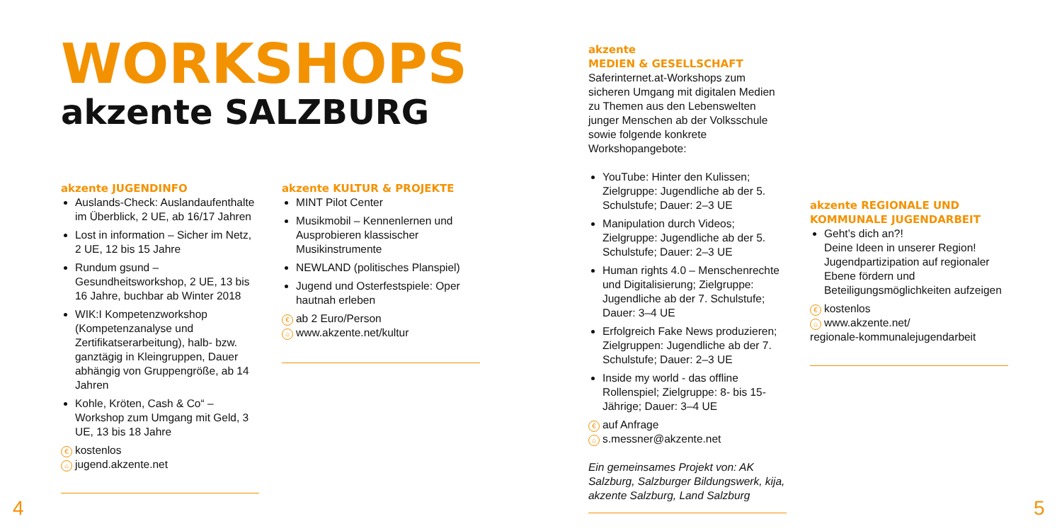WORKSHOPS
akzente SALZBURG
akzente JUGENDINFO
Auslands-Check: Auslandaufenthalte im Überblick, 2 UE, ab 16/17 Jahren
Lost in information – Sicher im Netz, 2 UE, 12 bis 15 Jahre
Rundum gsund – Gesundheitsworkshop, 2 UE, 13 bis 16 Jahre, buchbar ab Winter 2018
WIK:I Kompetenzworkshop (Kompetenzanalyse und Zertifikatserarbeitung), halb- bzw. ganztägig in Kleingruppen, Dauer abhängig von Gruppengröße, ab 14 Jahren
Kohle, Kröten, Cash & Co“ – Workshop zum Umgang mit Geld, 3 UE, 13 bis 18 Jahre
€ kostenlos
⌂ jugend.akzente.net
akzente KULTUR & PROJEKTE
MINT Pilot Center
Musikmobil – Kennenlernen und Ausprobieren klassischer Musikinstrumente
NEWLAND (politisches Planspiel)
Jugend und Osterfestspiele: Oper hautnah erleben
€ ab 2 Euro/Person
⌂ www.akzente.net/kultur
akzente
MEDIEN & GESELLSCHAFT
Saferinternet.at-Workshops zum sicheren Umgang mit digitalen Medien zu Themen aus den Lebenswelten junger Menschen ab der Volksschule sowie folgende konkrete Workshopangebote:
YouTube: Hinter den Kulissen; Zielgruppe: Jugendliche ab der 5. Schulstufe; Dauer: 2–3 UE
Manipulation durch Videos; Zielgruppe: Jugendliche ab der 5. Schulstufe; Dauer: 2–3 UE
Human rights 4.0 – Menschenrechte und Digitalisierung; Zielgruppe: Jugendliche ab der 7. Schulstufe; Dauer: 3–4 UE
Erfolgreich Fake News produzieren; Zielgruppen: Jugendliche ab der 7. Schulstufe; Dauer: 2–3 UE
Inside my world - das offline Rollenspiel; Zielgruppe: 8- bis 15-Jährige; Dauer: 3–4 UE
€ auf Anfrage
⌂ s.messner@akzente.net
Ein gemeinsames Projekt von: AK Salzburg, Salzburger Bildungswerk, kija, akzente Salzburg, Land Salzburg
akzente REGIONALE UND
KOMMUNALE JUGENDARBEIT
Geht’s dich an?!
Deine Ideen in unserer Region! Jugendpartizipation auf regionaler Ebene fördern und Beteiligungsmöglichkeiten aufzeigen
€ kostenlos
⌂ www.akzente.net/
regionale-kommunalejugendarbeit
4 5